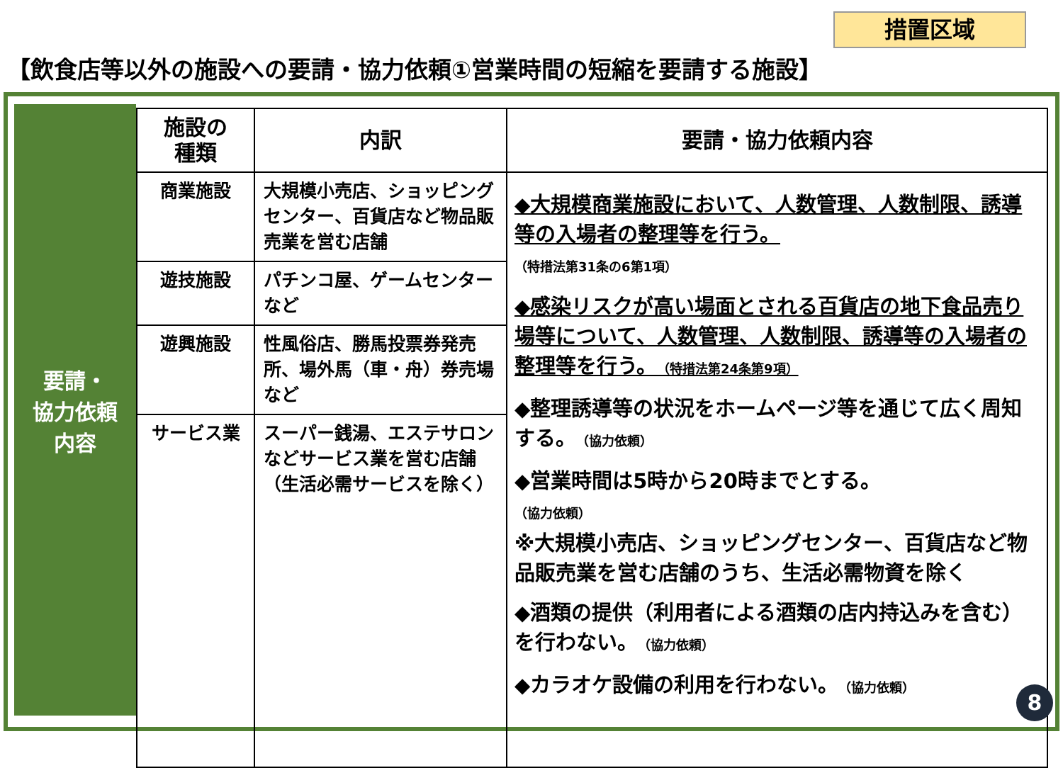措置区域
【飲食店等以外の施設への要請・協力依頼①営業時間の短縮を要請する施設】
要請・
協力依頼
内容
| 施設の 種類 | 内訳 | 要請・協力依頼内容 |
| --- | --- | --- |
| 商業施設 | 大規模小売店、ショッピングセンター、百貨店など物品販売業を営む店舗 | ◆大規模商業施設において、人数管理、人数制限、誘導等の入場者の整理等を行う。 （特措法第31条の6第1項） ◆感染リスクが高い場面とされる百貨店の地下食品売り場等について、人数管理、人数制限、誘導等の入場者の整理等を行う。 （特措法第24条第9項） ◆整理誘導等の状況をホームページ等を通じて広く周知する。 （協力依頼） ◆営業時間は5時から20時までとする。 （協力依頼） ※大規模小売店、ショッピングセンター、百貨店など物品販売業を営む店舗のうち、生活必需物資を除く ◆酒類の提供（利用者による酒類の店内持込みを含む）を行わない。 （協力依頼） ◆カラオケ設備の利用を行わない。 （協力依頼） |
| 遊技施設 | パチンコ屋、ゲームセンター など | |
| 遊興施設 | 性風俗店、勝馬投票券発売所、場外馬（車・舟）券売場 など | |
| サービス業 | スーパー銭湯、エステサロン などサービス業を営む店舗（生活必需サービスを除く） | |
8